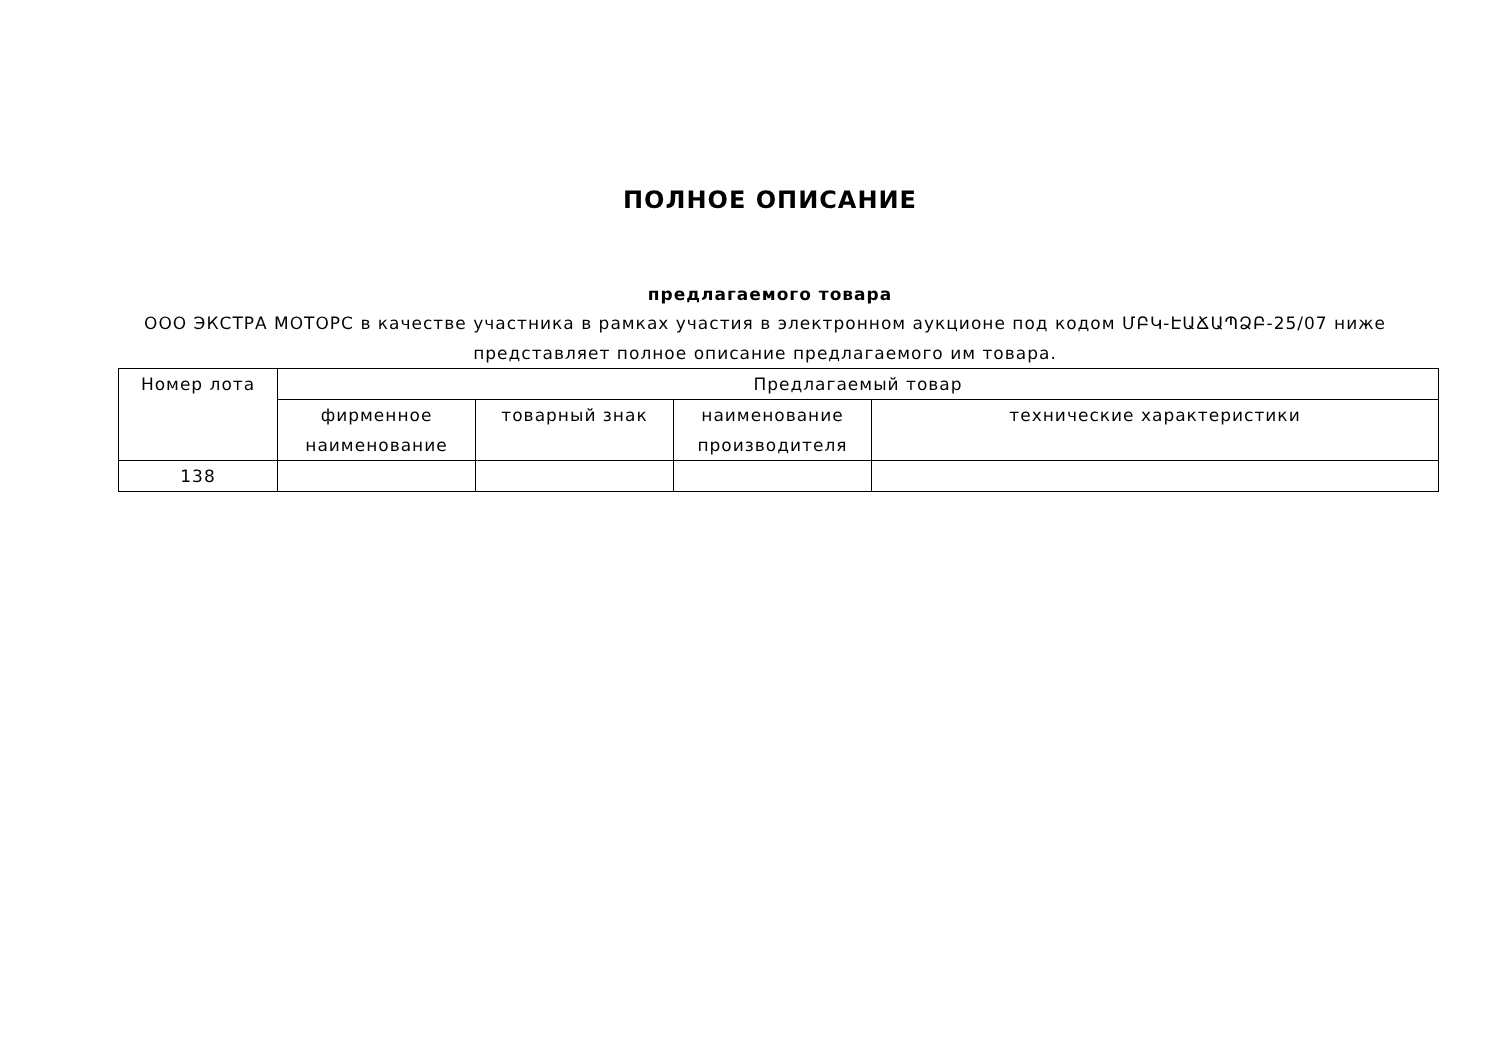ПОЛНОЕ ОПИСАНИЕ
предлагаемого товара
ООО ЭКСТРА МОТОРС в качестве участника в рамках участия в электронном аукционе под кодом ՄԲԿ-ԷԱՃԱՊՁԲ-25/07 ниже представляет полное описание предлагаемого им товара.
| Номер лота | Предлагаемый товар | | | |
| --- | --- | --- | --- | --- |
| | фирменное наименование | товарный знак | наименование производителя | технические характеристики |
| 138 | | | | |